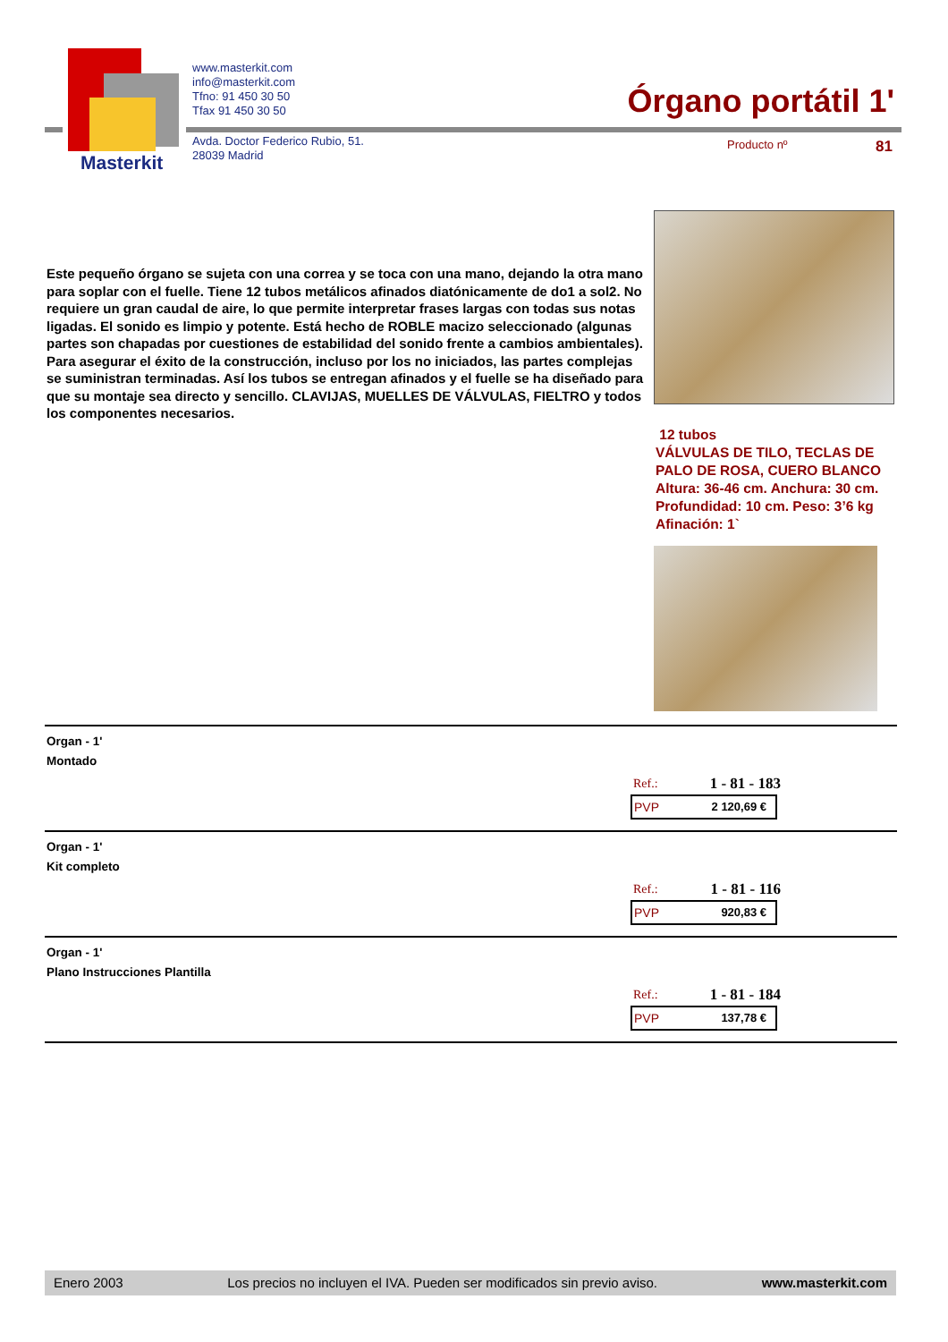Masterkit
www.masterkit.com
info@masterkit.com
Tfno: 91 450 30 50
Tfax 91 450 30 50
Avda. Doctor Federico Rubio, 51.
28039 Madrid
Órgano portátil 1'
Producto nº 81
Este pequeño órgano se sujeta con una correa y se toca con una mano, dejando la otra mano para soplar con el fuelle. Tiene 12 tubos metálicos afinados diatónicamente de do1 a sol2. No requiere un gran caudal de aire, lo que permite interpretar frases largas con todas sus notas ligadas. El sonido es limpio y potente. Está hecho de ROBLE macizo seleccionado (algunas partes son chapadas por cuestiones de estabilidad del sonido frente a cambios ambientales).
Para asegurar el éxito de la construcción, incluso por los no iniciados, las partes complejas se suministran terminadas. Así los tubos se entregan afinados y el fuelle se ha diseñado para que su montaje sea directo y sencillo. CLAVIJAS, MUELLES DE VÁLVULAS, FIELTRO y todos los componentes necesarios.
12 tubos
VÁLVULAS DE TILO, TECLAS DE
PALO DE ROSA, CUERO BLANCO
Altura: 36-46 cm. Anchura: 30 cm.
Profundidad: 10 cm. Peso: 3’6 kg
Afinación: 1`
Organ - 1'
Montado
Ref.: 1 - 81 - 183
PVP 2 120,69 €
Organ - 1'
Kit completo
Ref.: 1 - 81 - 116
PVP 920,83 €
Organ - 1'
Plano Instrucciones Plantilla
Ref.: 1 - 81 - 184
PVP 137,78 €
Enero 2003 Los precios no incluyen el IVA. Pueden ser modificados sin previo aviso. www.masterkit.com